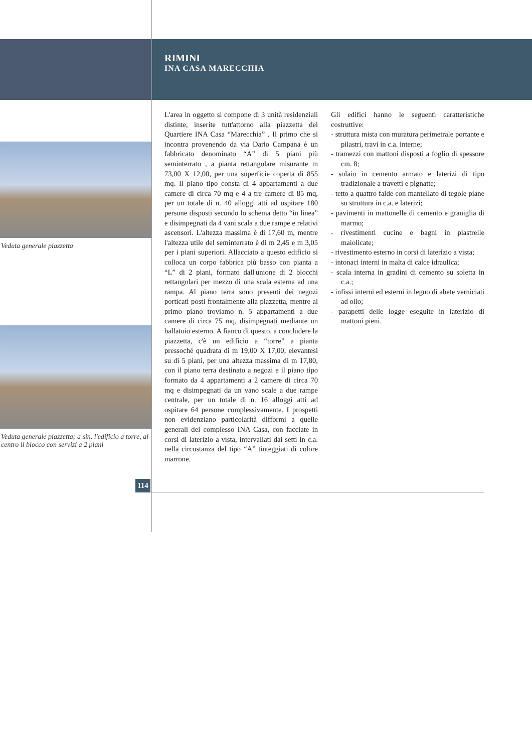RIMINI
INA CASA MARECCHIA
Veduta generale piazzetta
Veduta generale piazzetta; a sin. l'edificio a torre, al centro il blocco con servizi a 2 piani
L'area in oggetto si compone di 3 unità residenziali distinte, inserite tutt'attorno alla piazzetta del Quartiere INA Casa “Marecchia” . Il primo che si incontra provenendo da via Dario Campana è un fabbricato denominato “A” di 5 piani più seminterrato , a pianta rettangolare misurante m 73,00 X 12,00, per una superficie coperta di 855 mq. Il piano tipo consta di 4 appartamenti a due camere di circa 70 mq e 4 a tre camere di 85 mq, per un totale di n. 40 alloggi atti ad ospitare 180 persone disposti secondo lo schema detto “in linea” e disimpegnati da 4 vani scala a due rampe e relativi ascensori. L'altezza massima è di 17,60 m, mentre l'altezza utile del seminterrato è di m 2,45 e m 3,05 per i piani superiori. Allacciato a questo edificio si colloca un corpo fabbrica più basso con pianta a “L” di 2 piani, formato dall'unione di 2 blocchi rettangolari per mezzo di una scala esterna ad una rampa. Al piano terra sono presenti dei negozi porticati posti frontalmente alla piazzetta, mentre al primo piano troviamo n. 5 appartamenti a due camere di circa 75 mq, disimpegnati mediante un ballatoio esterno. A fianco di questo, a concludere la piazzetta, c'è un edificio a “torre” a pianta pressoché quadrata di m 19,00 X 17,00, elevantesi su di 5 piani, per una altezza massima di m 17,80, con il piano terra destinato a negozi e il piano tipo formato da 4 appartamenti a 2 camere di circa 70 mq e disimpegnati da un vano scale a due rampe centrale, per un totale di n. 16 alloggi atti ad ospitare 64 persone complessivamente. I prospetti non evidenziano particolarità difformi a quelle generali del complesso INA Casa, con facciate in corsi di laterizio a vista, intervallati dai setti in c.a. nella circostanza del tipo “A” tinteggiati di colore marrone.
Gli edifici hanno le seguenti caratteristiche costruttive:
- struttura mista con muratura perimetrale portante e pilastri, travi in c.a. interne;
- tramezzi con mattoni disposti a foglio di spessore cm. 8;
- solaio in cemento armato e laterizi di tipo tradizionale a travetti e pignatte;
- tetto a quattro falde con mantellato di tegole piane su struttura in c.a. e laterizi;
- pavimenti in mattonelle di cemento e graniglia di marmo;
- rivestimenti cucine e bagni in piastrelle maiolicate;
- rivestimento esterno in corsi di laterizio a vista;
- intonaci interni in malta di calce idraulica;
- scala interna in gradini di cemento su soletta in c.a.;
- infissi interni ed esterni in legno di abete verniciati ad olio;
- parapetti delle logge eseguite in laterizio di mattoni pieni.
114